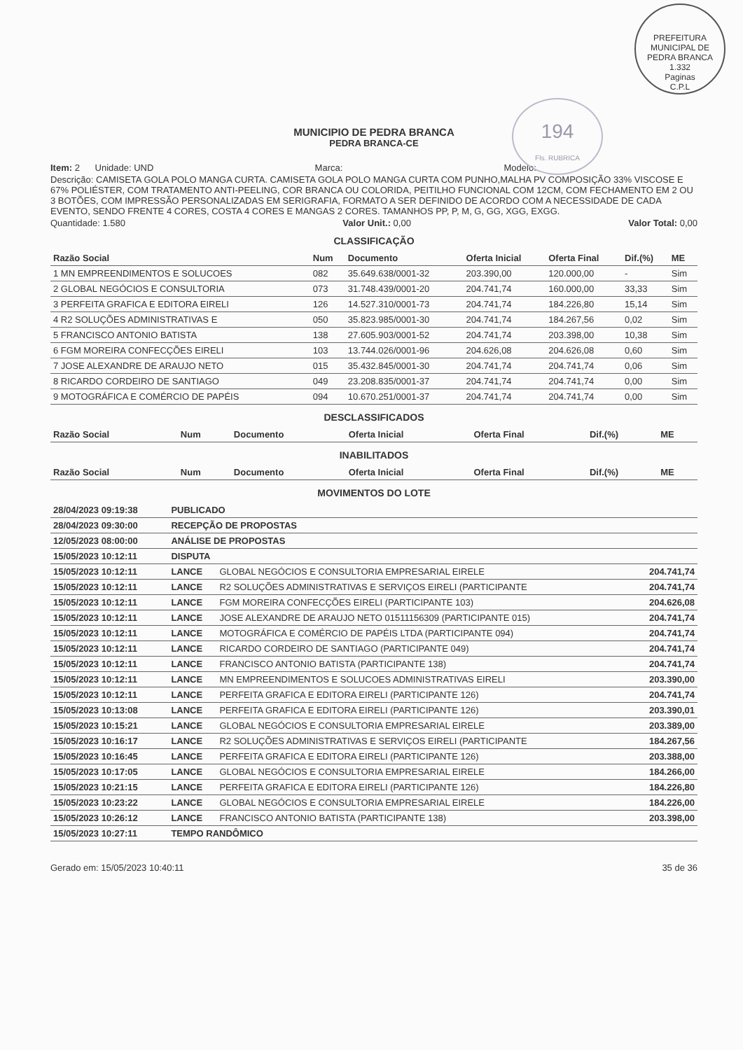PREFEITURA MUNICIPAL DE PEDRA BRANCA
1.332
Paginas
C.P.L
194
Fls. RUBRICA
MUNICIPIO DE PEDRA BRANCA
PEDRA BRANCA-CE
Item: 2 Unidade: UND Marca: Modelo:
Descrição: CAMISETA GOLA POLO MANGA CURTA. CAMISETA GOLA POLO MANGA CURTA COM PUNHO,MALHA PV COMPOSIÇÃO 33% VISCOSE E 67% POLIÉSTER, COM TRATAMENTO ANTI-PEELING, COR BRANCA OU COLORIDA, PEITILHO FUNCIONAL COM 12CM, COM FECHAMENTO EM 2 OU 3 BOTÕES, COM IMPRESSÃO PERSONALIZADAS EM SERIGRAFIA, FORMATO A SER DEFINIDO DE ACORDO COM A NECESSIDADE DE CADA EVENTO, SENDO FRENTE 4 CORES, COSTA 4 CORES E MANGAS 2 CORES. TAMANHOS PP, P, M, G, GG, XGG, EXGG.
Quantidade: 1.580 Valor Unit.: 0,00 Valor Total: 0,00
CLASSIFICAÇÃO
| Razão Social | Num | Documento | Oferta Inicial | Oferta Final | Dif.(%) | ME |
| --- | --- | --- | --- | --- | --- | --- |
| 1 MN EMPREENDIMENTOS E SOLUCOES | 082 | 35.649.638/0001-32 | 203.390,00 | 120.000,00 | - | Sim |
| 2 GLOBAL NEGÓCIOS E CONSULTORIA | 073 | 31.748.439/0001-20 | 204.741,74 | 160.000,00 | 33,33 | Sim |
| 3 PERFEITA GRAFICA E EDITORA EIRELI | 126 | 14.527.310/0001-73 | 204.741,74 | 184.226,80 | 15,14 | Sim |
| 4 R2 SOLUÇÕES ADMINISTRATIVAS E | 050 | 35.823.985/0001-30 | 204.741,74 | 184.267,56 | 0,02 | Sim |
| 5 FRANCISCO ANTONIO BATISTA | 138 | 27.605.903/0001-52 | 204.741,74 | 203.398,00 | 10,38 | Sim |
| 6 FGM MOREIRA CONFECÇÕES EIRELI | 103 | 13.744.026/0001-96 | 204.626,08 | 204.626,08 | 0,60 | Sim |
| 7 JOSE ALEXANDRE DE ARAUJO NETO | 015 | 35.432.845/0001-30 | 204.741,74 | 204.741,74 | 0,06 | Sim |
| 8 RICARDO CORDEIRO DE SANTIAGO | 049 | 23.208.835/0001-37 | 204.741,74 | 204.741,74 | 0,00 | Sim |
| 9 MOTOGRÁFICA E COMÉRCIO DE PAPÉIS | 094 | 10.670.251/0001-37 | 204.741,74 | 204.741,74 | 0,00 | Sim |
DESCLASSIFICADOS
| Razão Social | Num | Documento | Oferta Inicial | Oferta Final | Dif.(%) | ME |
| --- | --- | --- | --- | --- | --- | --- |
INABILITADOS
| Razão Social | Num | Documento | Oferta Inicial | Oferta Final | Dif.(%) | ME |
| --- | --- | --- | --- | --- | --- | --- |
MOVIMENTOS DO LOTE
| 28/04/2023 09:19:38 | PUBLICADO | | |
| --- | --- | --- | --- |
| 28/04/2023 09:30:00 | RECEPÇÃO DE PROPOSTAS | | |
| 12/05/2023 08:00:00 | ANÁLISE DE PROPOSTAS | | |
| 15/05/2023 10:12:11 | DISPUTA | | |
| 15/05/2023 10:12:11 | LANCE | GLOBAL NEGÓCIOS E CONSULTORIA EMPRESARIAL EIRELE | 204.741,74 |
| 15/05/2023 10:12:11 | LANCE | R2 SOLUÇÕES ADMINISTRATIVAS E SERVIÇOS EIRELI (PARTICIPANTE | 204.741,74 |
| 15/05/2023 10:12:11 | LANCE | FGM MOREIRA CONFECÇÕES EIRELI (PARTICIPANTE 103) | 204.626,08 |
| 15/05/2023 10:12:11 | LANCE | JOSE ALEXANDRE DE ARAUJO NETO 01511156309 (PARTICIPANTE 015) | 204.741,74 |
| 15/05/2023 10:12:11 | LANCE | MOTOGRÁFICA E COMÉRCIO DE PAPÉIS LTDA (PARTICIPANTE 094) | 204.741,74 |
| 15/05/2023 10:12:11 | LANCE | RICARDO CORDEIRO DE SANTIAGO (PARTICIPANTE 049) | 204.741,74 |
| 15/05/2023 10:12:11 | LANCE | FRANCISCO ANTONIO BATISTA (PARTICIPANTE 138) | 204.741,74 |
| 15/05/2023 10:12:11 | LANCE | MN EMPREENDIMENTOS E SOLUCOES ADMINISTRATIVAS EIRELI | 203.390,00 |
| 15/05/2023 10:12:11 | LANCE | PERFEITA GRAFICA E EDITORA EIRELI (PARTICIPANTE 126) | 204.741,74 |
| 15/05/2023 10:13:08 | LANCE | PERFEITA GRAFICA E EDITORA EIRELI (PARTICIPANTE 126) | 203.390,01 |
| 15/05/2023 10:15:21 | LANCE | GLOBAL NEGÓCIOS E CONSULTORIA EMPRESARIAL EIRELE | 203.389,00 |
| 15/05/2023 10:16:17 | LANCE | R2 SOLUÇÕES ADMINISTRATIVAS E SERVIÇOS EIRELI (PARTICIPANTE | 184.267,56 |
| 15/05/2023 10:16:45 | LANCE | PERFEITA GRAFICA E EDITORA EIRELI (PARTICIPANTE 126) | 203.388,00 |
| 15/05/2023 10:17:05 | LANCE | GLOBAL NEGÓCIOS E CONSULTORIA EMPRESARIAL EIRELE | 184.266,00 |
| 15/05/2023 10:21:15 | LANCE | PERFEITA GRAFICA E EDITORA EIRELI (PARTICIPANTE 126) | 184.226,80 |
| 15/05/2023 10:23:22 | LANCE | GLOBAL NEGÓCIOS E CONSULTORIA EMPRESARIAL EIRELE | 184.226,00 |
| 15/05/2023 10:26:12 | LANCE | FRANCISCO ANTONIO BATISTA (PARTICIPANTE 138) | 203.398,00 |
| 15/05/2023 10:27:11 | TEMPO RANDÔMICO | | |
Gerado em: 15/05/2023 10:40:11 35 de 36